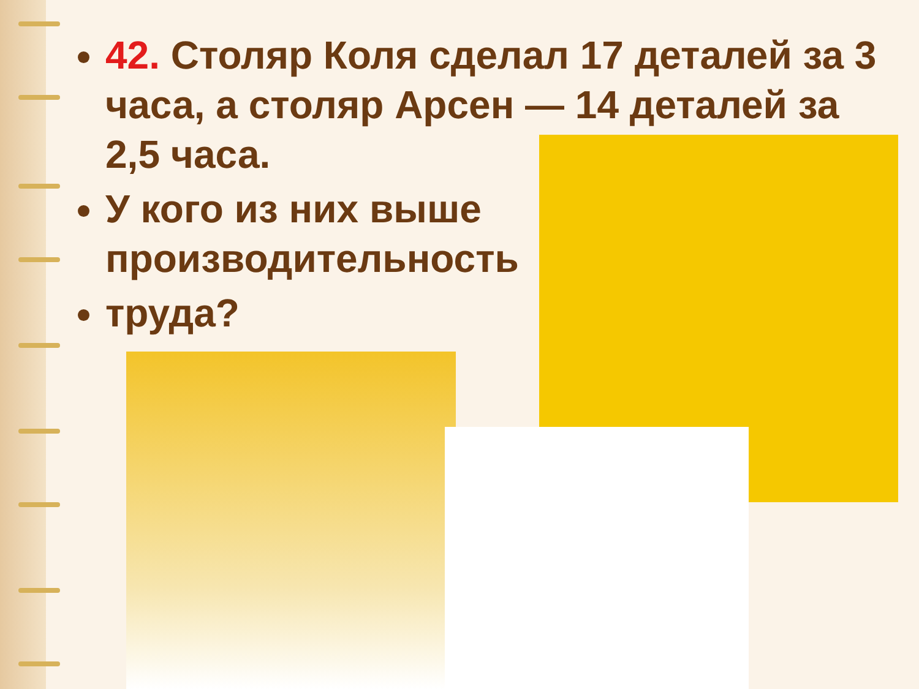42. Столяр Коля сделал 17 деталей за 3 часа, а столяр Арсен — 14 деталей за 2,5 часа.
У кого из них выше производительность
труда?